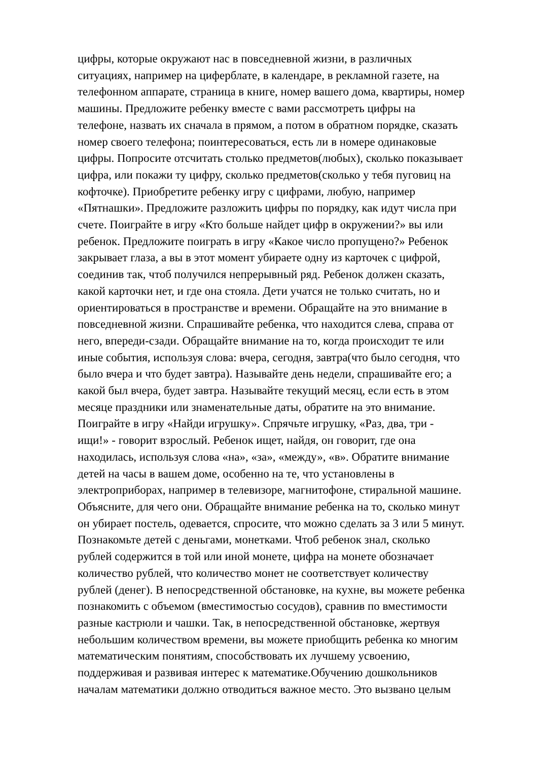цифры, которые окружают нас в повседневной жизни, в различных
ситуациях, например на циферблате, в календаре, в рекламной газете, на
телефонном аппарате, страница в книге, номер вашего дома, квартиры, номер
машины. Предложите ребенку вместе с вами рассмотреть цифры на
телефоне, назвать их сначала в прямом, а потом в обратном порядке, сказать
номер своего телефона; поинтересоваться, есть ли в номере одинаковые
цифры. Попросите отсчитать столько предметов(любых), сколько показывает
цифра, или покажи ту цифру, сколько предметов(сколько у тебя пуговиц на
кофточке). Приобретите ребенку игру с цифрами, любую, например
«Пятнашки». Предложите разложить цифры по порядку, как идут числа при
счете. Поиграйте в игру «Кто больше найдет цифр в окружении?» вы или
ребенок. Предложите поиграть в игру «Какое число пропущено?» Ребенок
закрывает глаза, а вы в этот момент убираете одну из карточек с цифрой,
соединив так, чтоб получился непрерывный ряд. Ребенок должен сказать,
какой карточки нет, и где она стояла. Дети учатся не только считать, но и
ориентироваться в пространстве и времени. Обращайте на это внимание в
повседневной жизни. Спрашивайте ребенка, что находится слева, справа от
него, впереди-сзади. Обращайте внимание на то, когда происходит те или
иные события, используя слова: вчера, сегодня, завтра(что было сегодня, что
было вчера и что будет завтра). Называйте день недели, спрашивайте его; а
какой был вчера, будет завтра. Называйте текущий месяц, если есть в этом
месяце праздники или знаменательные даты, обратите на это внимание.
Поиграйте в игру «Найди игрушку». Спрячьте игрушку, «Раз, два, три -
ищи!» - говорит взрослый. Ребенок ищет, найдя, он говорит, где она
находилась, используя слова «на», «за», «между», «в». Обратите внимание
детей на часы в вашем доме, особенно на те, что установлены в
электроприборах, например в телевизоре, магнитофоне, стиральной машине.
Объясните, для чего они. Обращайте внимание ребенка на то, сколько минут
он убирает постель, одевается, спросите, что можно сделать за 3 или 5 минут.
Познакомьте детей с деньгами, монетками. Чтоб ребенок знал, сколько
рублей содержится в той или иной монете, цифра на монете обозначает
количество рублей, что количество монет не соответствует количеству
рублей (денег). В непосредственной обстановке, на кухне, вы можете ребенка
познакомить с объемом (вместимостью сосудов), сравнив по вместимости
разные кастрюли и чашки. Так, в непосредственной обстановке, жертвуя
небольшим количеством времени, вы можете приобщить ребенка ко многим
математическим понятиям, способствовать их лучшему усвоению,
поддерживая и развивая интерес к математике.Обучению дошкольников
началам математики должно отводиться важное место. Это вызвано целым